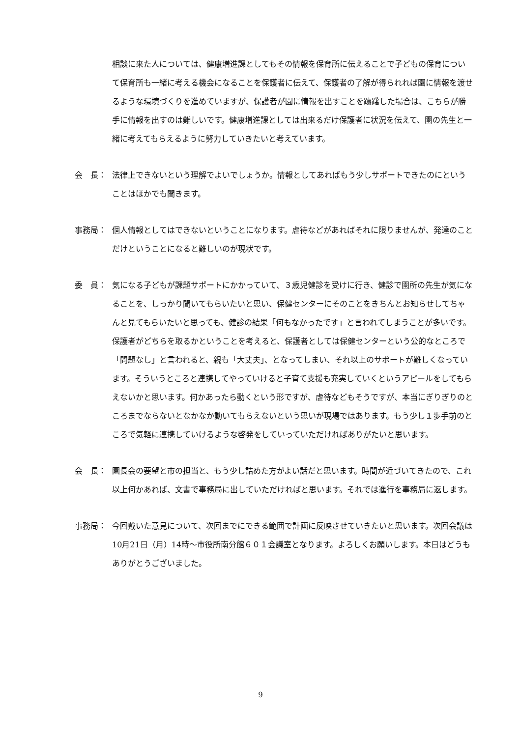相談に来た人については、健康増進課としてもその情報を保育所に伝えることで子どもの保育について保育所も一緒に考える機会になることを保護者に伝えて、保護者の了解が得られれば園に情報を渡せるような環境づくりを進めていますが、保護者が園に情報を出すことを躊躇した場合は、こちらが勝手に情報を出すのは難しいです。健康増進課としては出来るだけ保護者に状況を伝えて、園の先生と一緒に考えてもらえるように努力していきたいと考えています。
会　長： 法律上できないという理解でよいでしょうか。情報としてあればもう少しサポートできたのにということはほかでも聞きます。
事務局： 個人情報としてはできないということになります。虐待などがあればそれに限りませんが、発達のことだけということになると難しいのが現状です。
委　員： 気になる子どもが課題サポートにかかっていて、３歳児健診を受けに行き、健診で園所の先生が気になることを、しっかり聞いてもらいたいと思い、保健センターにそのことをきちんとお知らせしてちゃんと見てもらいたいと思っても、健診の結果「何もなかったです」と言われてしまうことが多いです。保護者がどちらを取るかということを考えると、保護者としては保健センターという公的なところで「問題なし」と言われると、親も「大丈夫」、となってしまい、それ以上のサポートが難しくなっています。そういうところと連携してやっていけると子育て支援も充実していくというアピールをしてもらえないかと思います。何かあったら動くという形ですが、虐待などもそうですが、本当にぎりぎりのところまでならないとなかなか動いてもらえないという思いが現場ではあります。もう少し１歩手前のところで気軽に連携していけるような啓発をしていっていただければありがたいと思います。
会　長： 園長会の要望と市の担当と、もう少し詰めた方がよい話だと思います。時間が近づいてきたので、これ以上何かあれば、文書で事務局に出していただければと思います。それでは進行を事務局に返します。
事務局： 今回戴いた意見について、次回までにできる範囲で計画に反映させていきたいと思います。次回会議は10月21日（月）14時～市役所南分館６０１会議室となります。よろしくお願いします。本日はどうもありがとうございました。
9